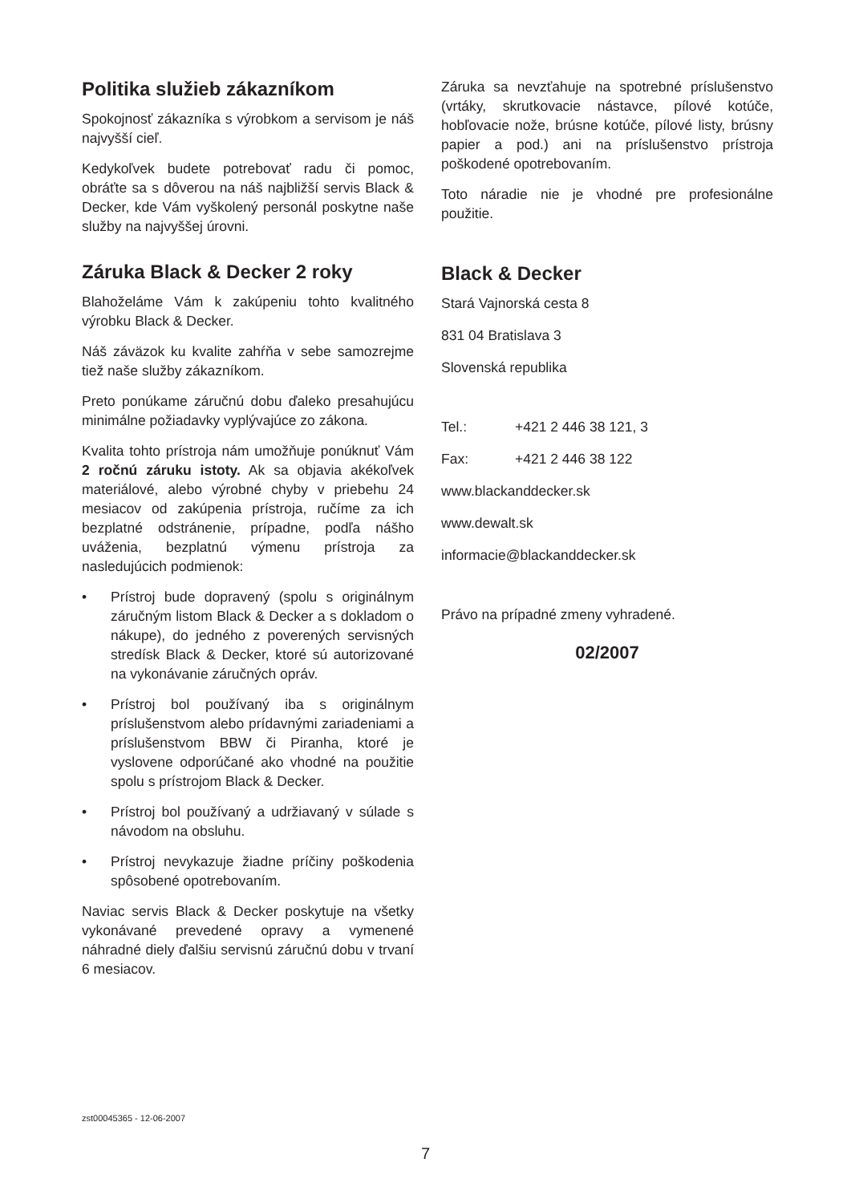Politika služieb zákazníkom
Spokojnosť zákazníka s výrobkom a servisom je náš najvyšší cieľ.
Kedykoľvek budete potrebovať radu či pomoc, obráťte sa s dôverou na náš najbližší servis Black & Decker, kde Vám vyškolený personál poskytne naše služby na najvyššej úrovni.
Záruka Black & Decker 2 roky
Blahoželáme Vám k zakúpeniu tohto kvalitného výrobku Black & Decker.
Náš záväzok ku kvalite zahŕňa v sebe samozrejme tiež naše služby zákazníkom.
Preto ponúkame záručnú dobu ďaleko presahujúcu minimálne požiadavky vyplývajúce zo zákona.
Kvalita tohto prístroja nám umožňuje ponúknuť Vám 2 ročnú záruku istoty. Ak sa objavia akékoľvek materiálové, alebo výrobné chyby v priebehu 24 mesiacov od zakúpenia prístroja, ručíme za ich bezplatné odstránenie, prípadne, podľa nášho uváženia, bezplatnú výmenu prístroja za nasledujúcich podmienok:
• Prístroj bude dopravený (spolu s originálnym záručným listom Black & Decker a s dokladom o nákupe), do jedného z poverených servisných stredísk Black & Decker, ktoré sú autorizované na vykonávanie záručných opráv.
• Prístroj bol používaný iba s originálnym príslušenstvom alebo prídavnými zariadeniami a príslušenstvom BBW či Piranha, ktoré je vyslovene odporúčané ako vhodné na použitie spolu s prístrojom Black & Decker.
• Prístroj bol používaný a udržiavaný v súlade s návodom na obsluhu.
• Prístroj nevykazuje žiadne príčiny poškodenia spôsobené opotrebovaním.
Naviac servis Black & Decker poskytuje na všetky vykonávané prevedené opravy a vymenené náhradné diely ďalšiu servisnú záručnú dobu v trvaní 6 mesiacov.
Záruka sa nevzťahuje na spotrebné príslušenstvo (vrtáky, skrutkovacie nástavce, pílové kotúče, hobľovacie nože, brúsne kotúče, pílové listy, brúsny papier a pod.) ani na príslušenstvo prístroja poškodené opotrebovaním.
Toto náradie nie je vhodné pre profesionálne použitie.
Black & Decker
Stará Vajnorská cesta 8
831 04 Bratislava 3
Slovenská republika
Tel.: +421 2 446 38 121, 3
Fax: +421 2 446 38 122
www.blackanddecker.sk
www.dewalt.sk
informacie@blackanddecker.sk
Právo na prípadné zmeny vyhradené.
02/2007
zst00045365 - 12-06-2007
7